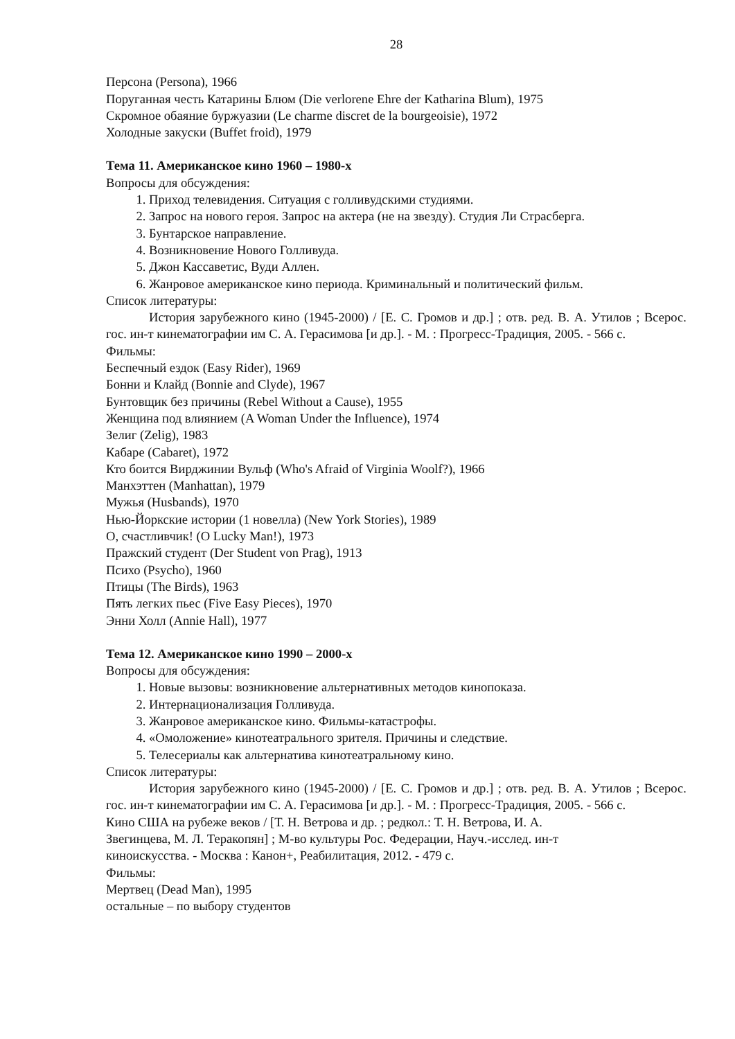28
Персона (Persona), 1966
Поруганная честь Катарины Блюм (Die verlorene Ehre der Katharina Blum), 1975
Скромное обаяние буржуазии (Le charme discret de la bourgeoisie), 1972
Холодные закуски (Buffet froid), 1979
Тема 11. Американское кино 1960 – 1980-х
Вопросы для обсуждения:
1. Приход телевидения. Ситуация с голливудскими студиями.
2. Запрос на нового героя. Запрос на актера (не на звезду). Студия Ли Страсберга.
3. Бунтарское направление.
4. Возникновение Нового Голливуда.
5. Джон Кассаветис, Вуди Аллен.
6. Жанровое американское кино периода. Криминальный и политический фильм.
Список литературы:
История зарубежного кино (1945-2000) / [Е. С. Громов и др.] ; отв. ред. В. А. Утилов ; Всерос. гос. ин-т кинематографии им С. А. Герасимова [и др.]. - М. : Прогресс-Традиция, 2005. - 566 с.
Фильмы:
Беспечный ездок (Easy Rider), 1969
Бонни и Клайд (Bonnie and Clyde), 1967
Бунтовщик без причины (Rebel Without a Cause), 1955
Женщина под влиянием (A Woman Under the Influence), 1974
Зелиг (Zelig), 1983
Кабаре (Cabaret), 1972
Кто боится Вирджинии Вульф (Who's Afraid of Virginia Woolf?), 1966
Манхэттен (Manhattan), 1979
Мужья (Husbands), 1970
Нью-Йоркские истории (1 новелла) (New York Stories), 1989
О, счастливчик! (O Lucky Man!), 1973
Пражский студент (Der Student von Prag), 1913
Психо (Psycho), 1960
Птицы (The Birds), 1963
Пять легких пьес (Five Easy Pieces), 1970
Энни Холл (Annie Hall), 1977
Тема 12. Американское кино 1990 – 2000-х
Вопросы для обсуждения:
1. Новые вызовы: возникновение альтернативных методов кинопоказа.
2. Интернационализация Голливуда.
3. Жанровое американское кино. Фильмы-катастрофы.
4. «Омоложение» кинотеатрального зрителя. Причины и следствие.
5. Телесериалы как альтернатива кинотеатральному кино.
Список литературы:
История зарубежного кино (1945-2000) / [Е. С. Громов и др.] ; отв. ред. В. А. Утилов ; Всерос. гос. ин-т кинематографии им С. А. Герасимова [и др.]. - М. : Прогресс-Традиция, 2005. - 566 с.
Кино США на рубеже веков / [Т. Н. Ветрова и др. ; редкол.: Т. Н. Ветрова, И. А.
Звегинцева, М. Л. Теракопян] ; М-во культуры Рос. Федерации, Науч.-исслед. ин-т
киноискусства. - Москва : Канон+, Реабилитация, 2012. - 479 с.
Фильмы:
Мертвец (Dead Man), 1995
остальные – по выбору студентов